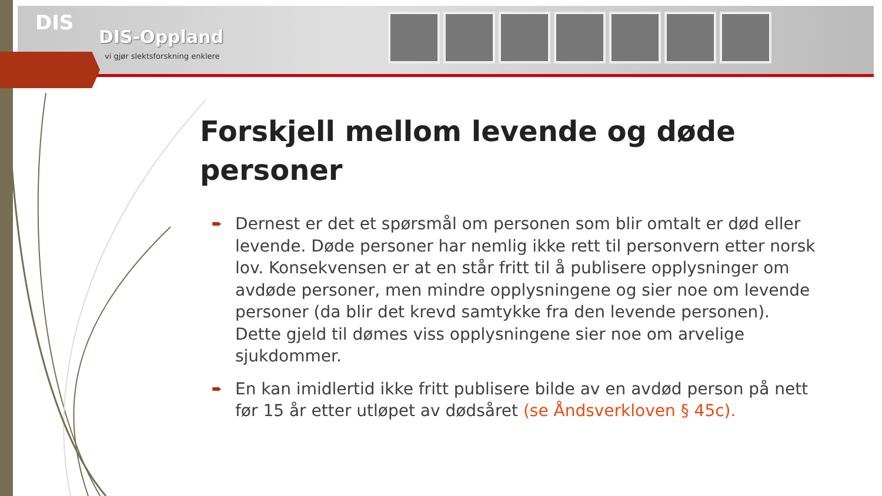DIS
DIS-Oppland
vi gjør slektsforskning enklere
Forskjell mellom levende og døde personer
➨ Dernest er det et spørsmål om personen som blir omtalt er død eller levende. Døde personer har nemlig ikke rett til personvern etter norsk lov. Konsekvensen er at en står fritt til å publisere opplysninger om avdøde personer, men mindre opplysningene og sier noe om levende personer (da blir det krevd samtykke fra den levende personen). Dette gjeld til dømes viss opplysningene sier noe om arvelige sjukdommer.
➨ En kan imidlertid ikke fritt publisere bilde av en avdød person på nett før 15 år etter utløpet av dødsåret (se Åndsverkloven § 45c).